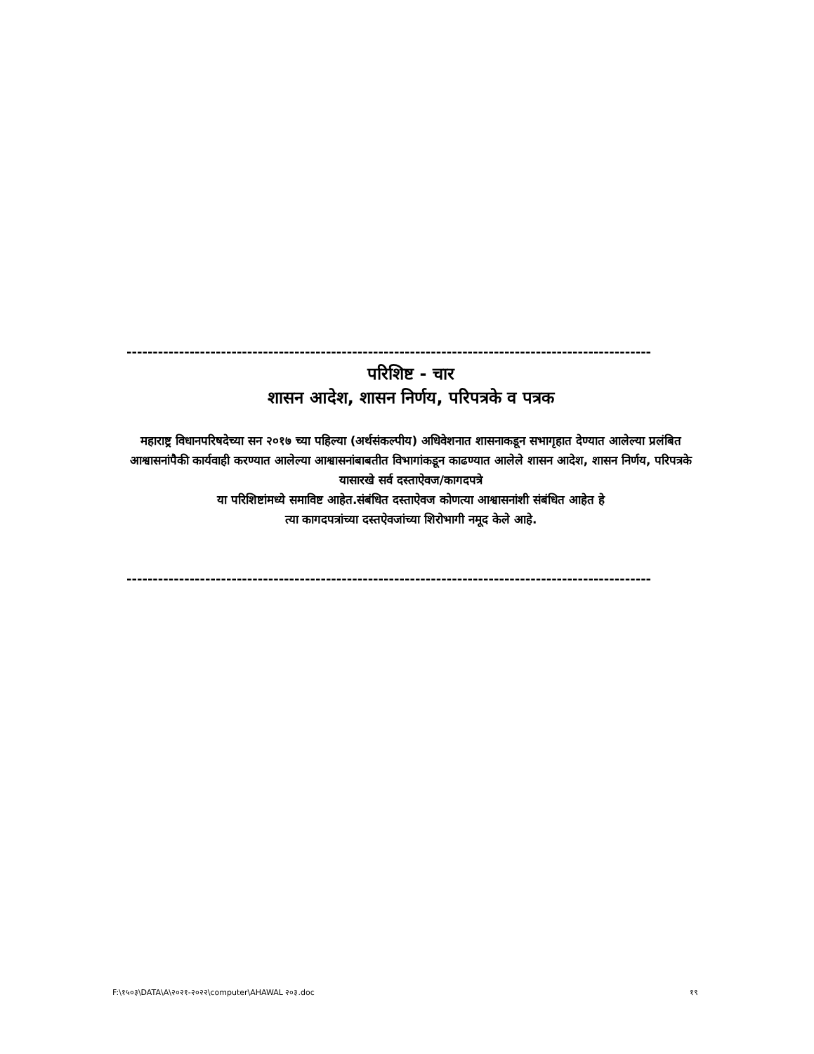----------------------------------------------------------------------------------------------------
परिशिष्ट - चार
शासन आदेश, शासन निर्णय, परिपत्रके व पत्रक
महाराष्ट्र विधानपरिषदेच्या सन २०१७ च्या पहिल्या (अर्थसंकल्पीय) अधिवेशनात शासनाकडून सभागृहात देण्यात आलेल्या प्रलंबित आश्वासनांपैकी कार्यवाही करण्यात आलेल्या आश्वासनांबाबतीत विभागांकडून काढण्यात आलेले शासन आदेश, शासन निर्णय, परिपत्रके यासारखे सर्व दस्ताऐवज/कागदपत्रे
या परिशिष्टांमध्ये समाविष्ट आहेत.संबंधित दस्ताऐवज कोणत्या आश्वासनांशी संबंधित आहेत हे
त्या कागदपत्रांच्या दस्तऐवजांच्या शिरोभागी नमूद केले आहे.
----------------------------------------------------------------------------------------------------
F:\१५०३\DATA\A\२०२१-२०२२\computer\AHAWAL २०३.doc १९